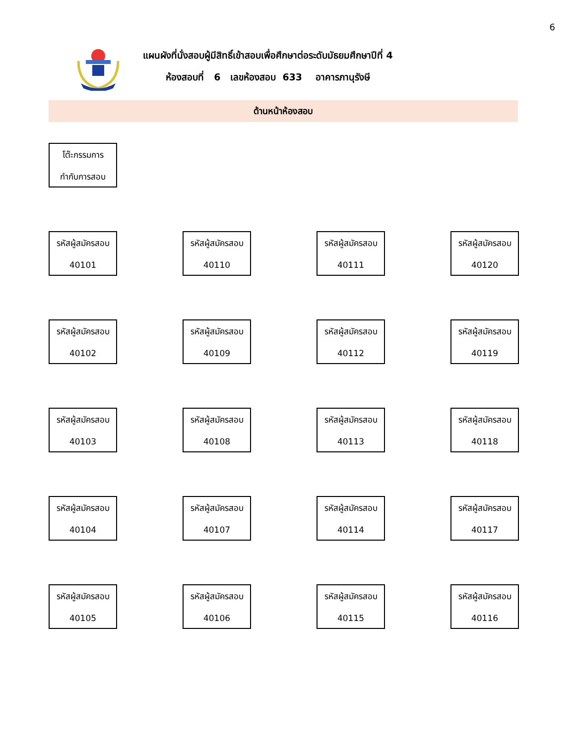6
แผนผังที่นั่งสอบผู้มีสิทธิ์เข้าสอบเพื่อศึกษาต่อระดับมัธยมศึกษาปีที่ 4
ห้องสอบที่ 6 เลขห้องสอบ 633 อาคารภานุรังษี
ด้านหน้าห้องสอบ
โต๊ะกรรมการ
กำกับการสอบ
รหัสผู้สมัครสอบ
40101
รหัสผู้สมัครสอบ
40110
รหัสผู้สมัครสอบ
40111
รหัสผู้สมัครสอบ
40120
รหัสผู้สมัครสอบ
40102
รหัสผู้สมัครสอบ
40109
รหัสผู้สมัครสอบ
40112
รหัสผู้สมัครสอบ
40119
รหัสผู้สมัครสอบ
40103
รหัสผู้สมัครสอบ
40108
รหัสผู้สมัครสอบ
40113
รหัสผู้สมัครสอบ
40118
รหัสผู้สมัครสอบ
40104
รหัสผู้สมัครสอบ
40107
รหัสผู้สมัครสอบ
40114
รหัสผู้สมัครสอบ
40117
รหัสผู้สมัครสอบ
40105
รหัสผู้สมัครสอบ
40106
รหัสผู้สมัครสอบ
40115
รหัสผู้สมัครสอบ
40116